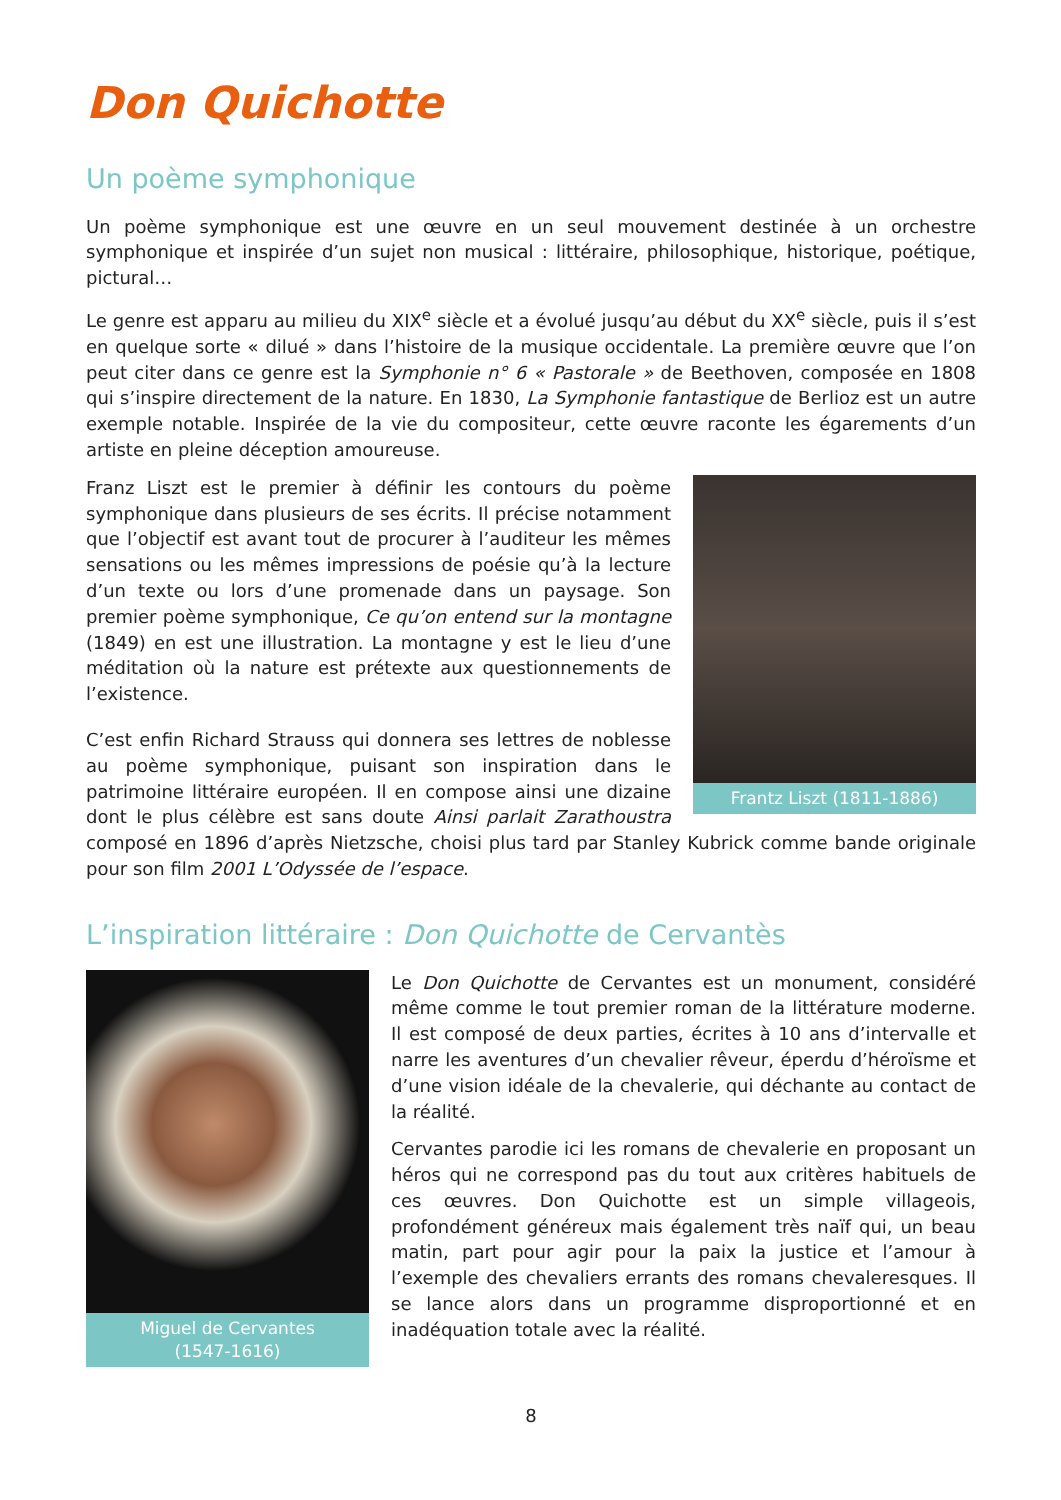Don Quichotte
Un poème symphonique
Un poème symphonique est une œuvre en un seul mouvement destinée à un orchestre symphonique et inspirée d’un sujet non musical : littéraire, philosophique, historique, poétique, pictural…
Le genre est apparu au milieu du XIX<sup>e</sup> siècle et a évolué jusqu’au début du XX<sup>e</sup> siècle, puis il s’est en quelque sorte « dilué » dans l’histoire de la musique occidentale. La première œuvre que l’on peut citer dans ce genre est la Symphonie n° 6 « Pastorale » de Beethoven, composée en 1808 qui s’inspire directement de la nature. En 1830, La Symphonie fantastique de Berlioz est un autre exemple notable. Inspirée de la vie du compositeur, cette œuvre raconte les égarements d’un artiste en pleine déception amoureuse.
Frantz Liszt (1811-1886)
Franz Liszt est le premier à définir les contours du poème symphonique dans plusieurs de ses écrits. Il précise notamment que l’objectif est avant tout de procurer à l’auditeur les mêmes sensations ou les mêmes impressions de poésie qu’à la lecture d’un texte ou lors d’une promenade dans un paysage. Son premier poème symphonique, Ce qu’on entend sur la montagne (1849) en est une illustration. La montagne y est le lieu d’une méditation où la nature est prétexte aux questionnements de l’existence.
C’est enfin Richard Strauss qui donnera ses lettres de noblesse au poème symphonique, puisant son inspiration dans le patrimoine littéraire européen. Il en compose ainsi une dizaine dont le plus célèbre est sans doute Ainsi parlait Zarathoustra composé en 1896 d’après Nietzsche, choisi plus tard par Stanley Kubrick comme bande originale pour son film 2001 L’Odyssée de l’espace.
L’inspiration littéraire : Don Quichotte de Cervantès
Miguel de Cervantes
(1547-1616)
Le Don Quichotte de Cervantes est un monument, considéré même comme le tout premier roman de la littérature moderne. Il est composé de deux parties, écrites à 10 ans d’intervalle et narre les aventures d’un chevalier rêveur, éperdu d’héroïsme et d’une vision idéale de la chevalerie, qui déchante au contact de la réalité.
Cervantes parodie ici les romans de chevalerie en proposant un héros qui ne correspond pas du tout aux critères habituels de ces œuvres. Don Quichotte est un simple villageois, profondément généreux mais également très naïf qui, un beau matin, part pour agir pour la paix la justice et l’amour à l’exemple des chevaliers errants des romans chevaleresques. Il se lance alors dans un programme disproportionné et en inadéquation totale avec la réalité.
8